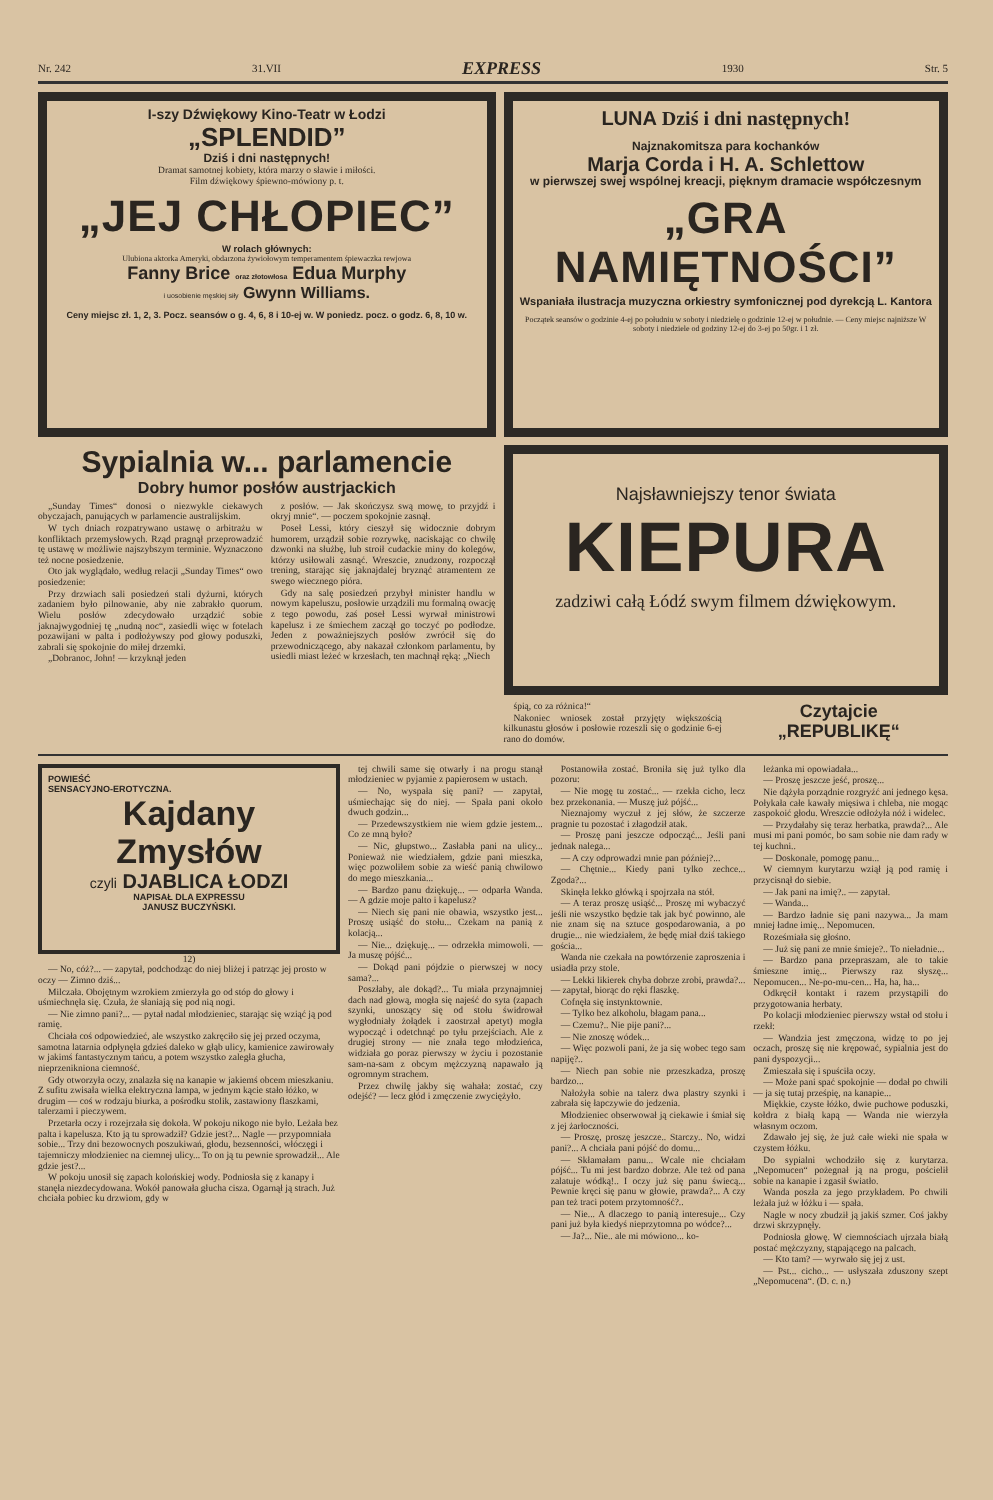Nr. 242 31.VII EXPRESS 1930 Str. 5
I-szy Dźwiękowy Kino-Teatr w Łodzi
„SPLENDID”
Dziś i dni następnych!
Dramat samotnej kobiety, która marzy o sławie i miłości.
Film dźwiękowy śpiewno-mówiony p. t.
„JEJ CHŁOPIEC”
W rolach głównych:
Ulubiona aktorka Ameryki, obdarzona żywiołowym temperamentem śpiewaczka rewjowa
Fanny Brice oraz złotowłosa Edua Murphy
i uosobienie męskiej siły Gwynn Williams.
Ceny miejsc zł. 1, 2, 3. Pocz. seansów o g. 4, 6, 8 i 10-ej w. W poniedz. pocz. o godz. 6, 8, 10 w.
LUNA Dziś i dni następnych!
Najznakomitsza para kochanków
Marja Corda i H. A. Schlettow
w pierwszej swej wspólnej kreacji, pięknym dramacie współczesnym
„GRA NAMIĘTNOŚCI”
Wspaniała ilustracja muzyczna orkiestry symfonicznej pod dyrekcją L. Kantora
Początek seansów o godzinie 4-ej po południu w soboty i niedzielę o godzinie 12-ej w południe. — Ceny miejsc najniższe W soboty i niedziele od godziny 12-ej do 3-ej po 50gr. i 1 zł.
Sypialnia w... parlamencie
Dobry humor posłów austrjackich
„Sunday Times“ donosi o niezwykle ciekawych obyczajach, panujących w parlamencie australijskim.
W tych dniach rozpatrywano ustawę o arbitrażu w konfliktach przemysłowych. Rząd pragnął przeprowadzić tę ustawę w możliwie najszybszym terminie. Wyznaczono też nocne posiedzenie.
Oto jak wyglądało, według relacji „Sunday Times“ owo posiedzenie:
Przy drzwiach sali posiedzeń stali dyżurni, których zadaniem było pilnowanie, aby nie zabrakło quorum. Wielu posłów zdecydowało urządzić sobie jaknajwygodniej tę „nudną noc“, zasiedli więc w fotelach pozawijani w palta i podłożywszy pod głowy poduszki, zabrali się spokojnie do miłej drzemki.
„Dobranoc, John! — krzyknął jeden
z posłów. — Jak skończysz swą mowę, to przyjdź i okryj mnie“. — poczem spokojnie zasnął.
Poseł Lessi, który cieszył się widocznie dobrym humorem, urządził sobie rozrywkę, naciskając co chwilę dzwonki na służbę, lub stroił cudackie miny do kolegów, którzy usiłowali zasnąć. Wreszcie, znudzony, rozpoczął trening, starając się jaknajdalej bryznąć atramentem ze swego wiecznego pióra.
Gdy na salę posiedzeń przybył minister handlu w nowym kapeluszu, posłowie urządzili mu formalną owację z tego powodu, zaś poseł Lessi wyrwał ministrowi kapelusz i ze śmiechem zaczął go toczyć po podłodze. Jeden z poważniejszych posłów zwrócił się do przewodniczącego, aby nakazał członkom parlamentu, by usiedli miast leżeć w krzesłach, ten machnął ręką: „Niech
Najsławniejszy tenor świata
KIEPURA
zadziwi całą Łódź swym filmem dźwiękowym.
śpią, co za różnica!“
Nakoniec wniosek został przyjęty większością kilkunastu głosów i posłowie rozeszli się o godzinie 6-ej rano do domów.
Czytajcie
„REPUBLIKĘ“
POWIEŚĆ
SENSACYJNO-EROTYCZNA.
Kajdany Zmysłów
czyli DJABLICA ŁODZI
NAPISAŁ DLA EXPRESSU
JANUSZ BUCZYŃSKI.
12)
— No, cóż?... — zapytał, podchodząc do niej bliżej i patrząc jej prosto w oczy — Zimno dziś...
Milczała. Obojętnym wzrokiem zmierzyła go od stóp do głowy i uśmiechnęła się. Czuła, że słaniają się pod nią nogi.
— Nie zimno pani?... — pytał nadal młodzieniec, starając się wziąć ją pod ramię.
Chciała coś odpowiedzieć, ale wszystko zakręciło się jej przed oczyma, samotna latarnia odpłynęła gdzieś daleko w głąb ulicy, kamienice zawirowały w jakimś fantastycznym tańcu, a potem wszystko zaległa głucha, nieprzenikniona ciemność.
Gdy otworzyła oczy, znalazła się na kanapie w jakiemś obcem mieszkaniu. Z sufitu zwisała wielka elektryczna lampa, w jednym kącie stało łóżko, w drugim — coś w rodzaju biurka, a pośrodku stolik, zastawiony flaszkami, talerzami i pieczywem.
Przetarła oczy i rozejrzała się dokoła. W pokoju nikogo nie było. Leżała bez palta i kapelusza. Kto ją tu sprowadził? Gdzie jest?... Nagle — przypomniała sobie... Trzy dni bezowocnych poszukiwań, głodu, bezsenności, włóczęgi i tajemniczy młodzieniec na ciemnej ulicy... To on ją tu pewnie sprowadził... Ale gdzie jest?...
W pokoju unosił się zapach kolońskiej wody. Podniosła się z kanapy i stanęła niezdecydowana. Wokół panowała głucha cisza. Ogarnął ją strach. Już chciała pobiec ku drzwiom, gdy w
tej chwili same się otwarły i na progu stanął młodzieniec w pyjamie z papierosem w ustach.
— No, wyspała się pani? — zapytał, uśmiechając się do niej. — Spała pani około dwuch godzin...
— Przedewszystkiem nie wiem gdzie jestem... Co ze mną było?
— Nic, głupstwo... Zasłabła pani na ulicy... Ponieważ nie wiedziałem, gdzie pani mieszka, więc pozwoliłem sobie za wieść panią chwilowo do mego mieszkania...
— Bardzo panu dziękuję... — odparła Wanda. — A gdzie moje palto i kapelusz?
— Niech się pani nie obawia, wszystko jest... Proszę usiąść do stołu... Czekam na panią z kolacją...
— Nie... dziękuję... — odrzekła mimowoli. — Ja muszę pójść...
— Dokąd pani pójdzie o pierwszej w nocy sama?...
Poszłaby, ale dokąd?... Tu miała przynajmniej dach nad głową, mogła się najeść do syta (zapach szynki, unoszący się od stołu świdrował wygłodniały żołądek i zaostrzał apetyt) mogła wypocząć i odetchnąć po tyłu przejściach. Ale z drugiej strony — nie znała tego młodzieńca, widziała go poraz pierwszy w życiu i pozostanie sam-na-sam z obcym mężczyzną napawało ją ogromnym strachem.
Przez chwilę jakby się wahała: zostać, czy odejść? — lecz głód i zmęczenie zwyciężyło.
Postanowiła zostać. Broniła się już tylko dla pozoru:
— Nie mogę tu zostać... — rzekła cicho, lecz bez przekonania. — Muszę już pójść...
Nieznajomy wyczuł z jej słów, że szczerze pragnie tu pozostać i złagodził atak.
— Proszę pani jeszcze odpocząć... Jeśli pani jednak nalega...
— A czy odprowadzi mnie pan później?...
— Chętnie... Kiedy pani tylko zechce... Zgoda?...
Skinęła lekko główką i spojrzała na stół.
— A teraz proszę usiąść... Proszę mi wybaczyć jeśli nie wszystko będzie tak jak być powinno, ale nie znam się na sztuce gospodarowania, a po drugie... nie wiedziałem, że będę miał dziś takiego gościa...
Wanda nie czekała na powtórzenie zaproszenia i usiadła przy stole.
— Lekki likierek chyba dobrze zrobi, prawda?... — zapytał, biorąc do ręki flaszkę.
Cofnęła się instynktownie.
— Tylko bez alkoholu, błagam pana...
— Czemu?.. Nie pije pani?...
— Nie znoszę wódek...
— Więc pozwoli pani, że ja się wobec tego sam napiję?..
— Niech pan sobie nie przeszkadza, proszę bardzo...
Nałożyła sobie na talerz dwa plastry szynki i zabrała się łapczywie do jedzenia.
Młodzieniec obserwował ją ciekawie i śmiał się z jej żarłoczności.
— Proszę, proszę jeszcze.. Starczy.. No, widzi pani?... A chciała pani pójść do domu...
— Skłamałam panu... Wcale nie chciałam pójść... Tu mi jest bardzo dobrze. Ale też od pana zalatuje wódką!.. I oczy już się panu świecą... Pewnie kręci się panu w głowie, prawda?... A czy pan też traci potem przytomność?..
— Nie... A dlaczego to panią interesuje... Czy pani już była kiedyś nieprzytomna po wódce?...
— Ja?... Nie.. ale mi mówiono... ko-
leżanka mi opowiadała...
— Proszę jeszcze jeść, proszę...
Nie dążyła porządnie rozgryźć ani jednego kęsa. Połykała całe kawały mięsiwa i chleba, nie mogąc zaspokoić głodu. Wreszcie odłożyła nóż i widelec.
— Przydałaby się teraz herbatka, prawda?... Ale musi mi pani pomóc, bo sam sobie nie dam rady w tej kuchni..
— Doskonale, pomogę panu...
W ciemnym kurytarzu wziął ją pod ramię i przycisnął do siebie.
— Jak pani na imię?.. — zapytał.
— Wanda...
— Bardzo ładnie się pani nazywa... Ja mam mniej ładne imię... Nepomucen.
Roześmiała się głośno.
— Już się pani ze mnie śmieje?.. To nieładnie...
— Bardzo pana przepraszam, ale to takie śmieszne imię... Pierwszy raz słyszę... Nepomucen... Ne-po-mu-cen... Ha, ha, ha...
Odkręcił kontakt i razem przystąpili do przygotowania herbaty.
Po kolacji młodzieniec pierwszy wstał od stołu i rzekł:
— Wandzia jest zmęczona, widzę to po jej oczach, proszę się nie krępować, sypialnia jest do pani dyspozycji...
Zmieszała się i spuściła oczy.
— Może pani spać spokojnie — dodał po chwili — ja się tutaj prześpię, na kanapie...
Miękkie, czyste łóżko, dwie puchowe poduszki, kołdra z białą kapą — Wanda nie wierzyła własnym oczom.
Zdawało jej się, że już całe wieki nie spała w czystem łóżku.
Do sypialni wchodziło się z kurytarza. „Nepomucen“ pożegnał ją na progu, pościelił sobie na kanapie i zgasił światło.
Wanda poszła za jego przykładem. Po chwili leżała już w łóżku i — spała.
Nagle w nocy zbudził ją jakiś szmer. Coś jakby drzwi skrzypnęły.
Podniosła głowę. W ciemnościach ujrzała białą postać mężczyzny, stąpającego na palcach.
— Kto tam? — wyrwało się jej z ust.
— Pst... cicho... — usłyszała zduszony szept „Nepomucena“. (D. c. n.)